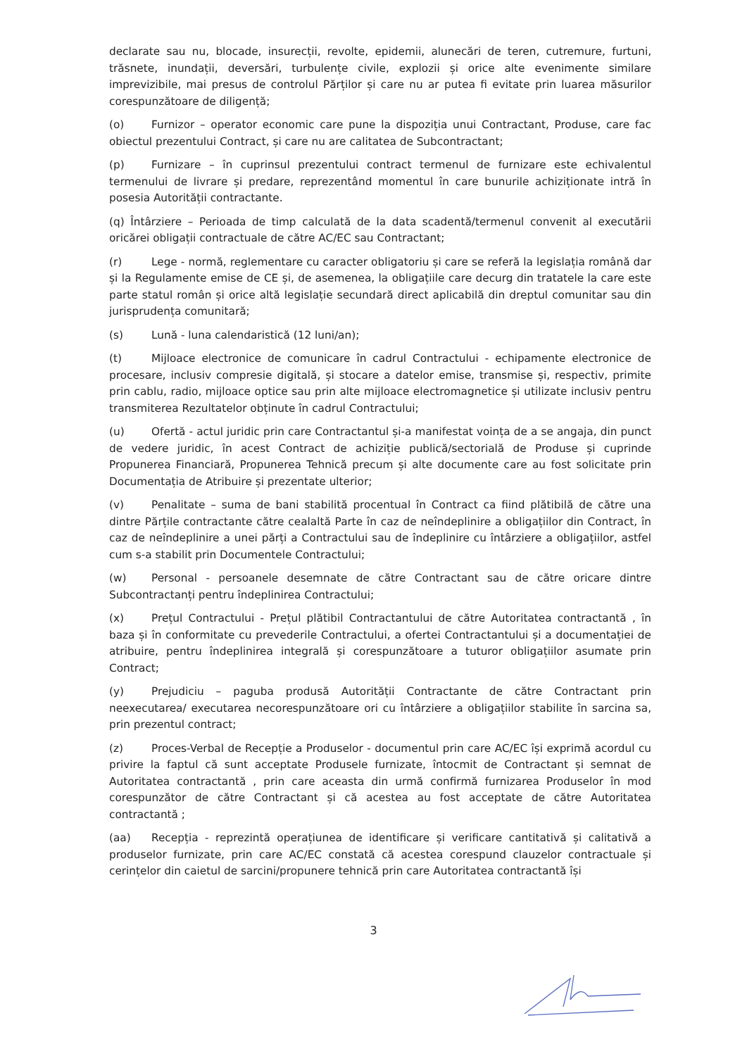declarate sau nu, blocade, insurecții, revolte, epidemii, alunecări de teren, cutremure, furtuni, trăsnete, inundații, deversări, turbulențe civile, explozii și orice alte evenimente similare imprevizibile, mai presus de controlul Părților și care nu ar putea fi evitate prin luarea măsurilor corespunzătoare de diligență;
(o) Furnizor – operator economic care pune la dispoziția unui Contractant, Produse, care fac obiectul prezentului Contract, și care nu are calitatea de Subcontractant;
(p) Furnizare – în cuprinsul prezentului contract termenul de furnizare este echivalentul termenului de livrare și predare, reprezentând momentul în care bunurile achiziționate intră în posesia Autorității contractante.
(q) Întârziere – Perioada de timp calculată de la data scadentă/termenul convenit al executării oricărei obligații contractuale de către AC/EC sau Contractant;
(r) Lege - normă, reglementare cu caracter obligatoriu și care se referă la legislația română dar și la Regulamente emise de CE și, de asemenea, la obligațiile care decurg din tratatele la care este parte statul român și orice altă legislație secundară direct aplicabilă din dreptul comunitar sau din jurisprudența comunitară;
(s) Lună - luna calendaristică (12 luni/an);
(t) Mijloace electronice de comunicare în cadrul Contractului - echipamente electronice de procesare, inclusiv compresie digitală, și stocare a datelor emise, transmise și, respectiv, primite prin cablu, radio, mijloace optice sau prin alte mijloace electromagnetice și utilizate inclusiv pentru transmiterea Rezultatelor obținute în cadrul Contractului;
(u) Ofertă - actul juridic prin care Contractantul și-a manifestat voința de a se angaja, din punct de vedere juridic, în acest Contract de achiziție publică/sectorială de Produse și cuprinde Propunerea Financiară, Propunerea Tehnică precum și alte documente care au fost solicitate prin Documentația de Atribuire și prezentate ulterior;
(v) Penalitate – suma de bani stabilită procentual în Contract ca fiind plătibilă de către una dintre Părțile contractante către cealaltă Parte în caz de neîndeplinire a obligațiilor din Contract, în caz de neîndeplinire a unei părți a Contractului sau de îndeplinire cu întârziere a obligațiilor, astfel cum s-a stabilit prin Documentele Contractului;
(w) Personal - persoanele desemnate de către Contractant sau de către oricare dintre Subcontractanți pentru îndeplinirea Contractului;
(x) Prețul Contractului - Prețul plătibil Contractantului de către Autoritatea contractantă , în baza și în conformitate cu prevederile Contractului, a ofertei Contractantului și a documentației de atribuire, pentru îndeplinirea integrală și corespunzătoare a tuturor obligațiilor asumate prin Contract;
(y) Prejudiciu – paguba produsă Autorității Contractante de către Contractant prin neexecutarea/ executarea necorespunzătoare ori cu întârziere a obligațiilor stabilite în sarcina sa, prin prezentul contract;
(z) Proces-Verbal de Recepție a Produselor - documentul prin care AC/EC își exprimă acordul cu privire la faptul că sunt acceptate Produsele furnizate, întocmit de Contractant și semnat de Autoritatea contractantă , prin care aceasta din urmă confirmă furnizarea Produselor în mod corespunzător de către Contractant și că acestea au fost acceptate de către Autoritatea contractantă ;
(aa) Recepția - reprezintă operațiunea de identificare și verificare cantitativă și calitativă a produselor furnizate, prin care AC/EC constată că acestea corespund clauzelor contractuale și cerințelor din caietul de sarcini/propunere tehnică prin care Autoritatea contractantă își
3